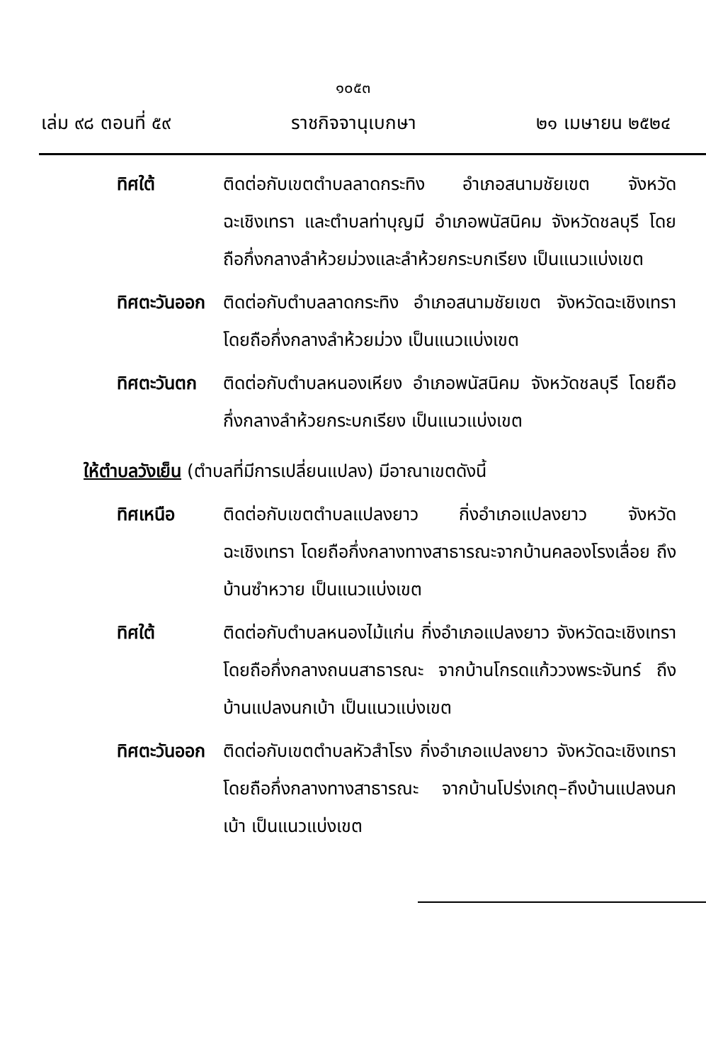๑๐๕๓
เล่ม ๙๘ ตอนที่ ๕๙ ราชกิจจานุเบกษา ๒๑ เมษายน ๒๕๒๔
ทิศใต้ ติดต่อกับเขตตำบลลาดกระทิง อำเภอสนามชัยเขต จังหวัดฉะเชิงเทรา และตำบลท่าบุญมี อำเภอพนัสนิคม จังหวัดชลบุรี โดยถือกึ่งกลางลำห้วยม่วงและลำห้วยกระบกเรียง เป็นแนวแบ่งเขต
ทิศตะวันออก
ติดต่อกับตำบลลาดกระทิง อำเภอสนามชัยเขต จังหวัดฉะเชิงเทรา โดยถือกึ่งกลางลำห้วยม่วง เป็นแนวแบ่งเขต
ทิศตะวันตก ติดต่อกับตำบลหนองเหียง อำเภอพนัสนิคม จังหวัดชลบุรี โดยถือกึ่งกลางลำห้วยกระบกเรียง เป็นแนวแบ่งเขต
ให้ตำบลวังเย็น (ตำบลที่มีการเปลี่ยนแปลง) มีอาณาเขตดังนี้
ทิศเหนือ ติดต่อกับเขตตำบลแปลงยาว กิ่งอำเภอแปลงยาว จังหวัดฉะเชิงเทรา โดยถือกึ่งกลางทางสาธารณะจากบ้านคลองโรงเลื่อย ถึงบ้านซำหวาย เป็นแนวแบ่งเขต
ทิศใต้ ติดต่อกับตำบลหนองไม้แก่น กิ่งอำเภอแปลงยาว จังหวัดฉะเชิงเทรา โดยถือกึ่งกลางถนนสาธารณะ จากบ้านโกรดแก้ววงพระจันทร์ ถึงบ้านแปลงนกเบ้า เป็นแนวแบ่งเขต
ทิศตะวันออก
ติดต่อกับเขตตำบลหัวสำโรง กิ่งอำเภอแปลงยาว จังหวัดฉะเชิงเทรา โดยถือกึ่งกลางทางสาธารณะ จากบ้านโปร่งเกตุ–ถึงบ้านแปลงนกเบ้า เป็นแนวแบ่งเขต